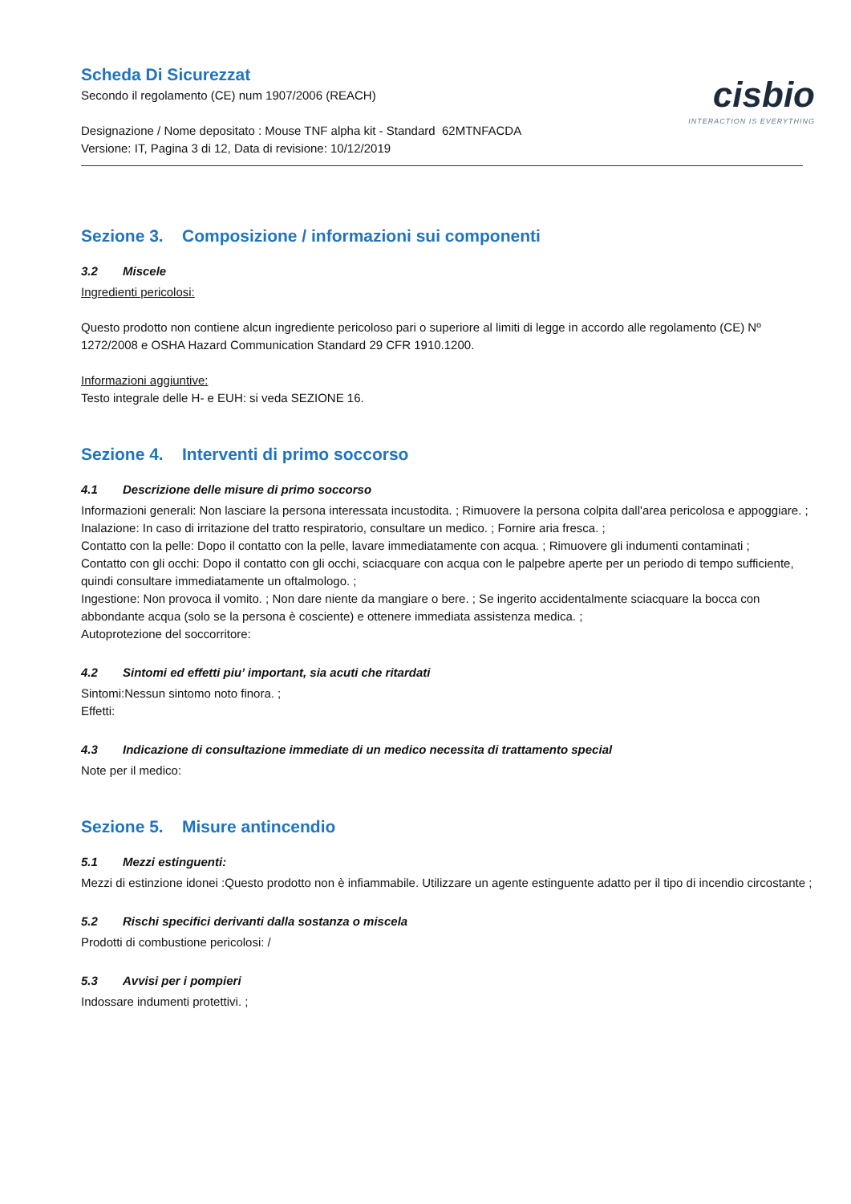Scheda Di Sicurezzat
Secondo il regolamento (CE) num 1907/2006 (REACH)
Designazione / Nome depositato : Mouse TNF alpha kit - Standard 62MTNFACDA
Versione: IT, Pagina 3 di 12, Data di revisione: 10/12/2019
cisbio
INTERACTION IS EVERYTHING
Sezione 3. Composizione / informazioni sui componenti
3.2 Miscele
Ingredienti pericolosi:
Questo prodotto non contiene alcun ingrediente pericoloso pari o superiore al limiti di legge in accordo alle regolamento (CE) Nº 1272/2008 e OSHA Hazard Communication Standard 29 CFR 1910.1200.
Informazioni aggiuntive:
Testo integrale delle H- e EUH: si veda SEZIONE 16.
Sezione 4. Interventi di primo soccorso
4.1 Descrizione delle misure di primo soccorso
Informazioni generali: Non lasciare la persona interessata incustodita. ; Rimuovere la persona colpita dall'area pericolosa e appoggiare. ;
Inalazione: In caso di irritazione del tratto respiratorio, consultare un medico. ; Fornire aria fresca. ;
Contatto con la pelle: Dopo il contatto con la pelle, lavare immediatamente con acqua. ; Rimuovere gli indumenti contaminati ;
Contatto con gli occhi: Dopo il contatto con gli occhi, sciacquare con acqua con le palpebre aperte per un periodo di tempo sufficiente, quindi consultare immediatamente un oftalmologo. ;
Ingestione: Non provoca il vomito. ; Non dare niente da mangiare o bere. ; Se ingerito accidentalmente sciacquare la bocca con abbondante acqua (solo se la persona è cosciente) e ottenere immediata assistenza medica. ;
Autoprotezione del soccorritore:
4.2 Sintomi ed effetti piu’ important, sia acuti che ritardati
Sintomi:Nessun sintomo noto finora. ;
Effetti:
4.3 Indicazione di consultazione immediate di un medico necessita di trattamento special
Note per il medico:
Sezione 5. Misure antincendio
5.1 Mezzi estinguenti:
Mezzi di estinzione idonei :Questo prodotto non è infiammabile. Utilizzare un agente estinguente adatto per il tipo di incendio circostante ;
5.2 Rischi specifici derivanti dalla sostanza o miscela
Prodotti di combustione pericolosi: /
5.3 Avvisi per i pompieri
Indossare indumenti protettivi. ;